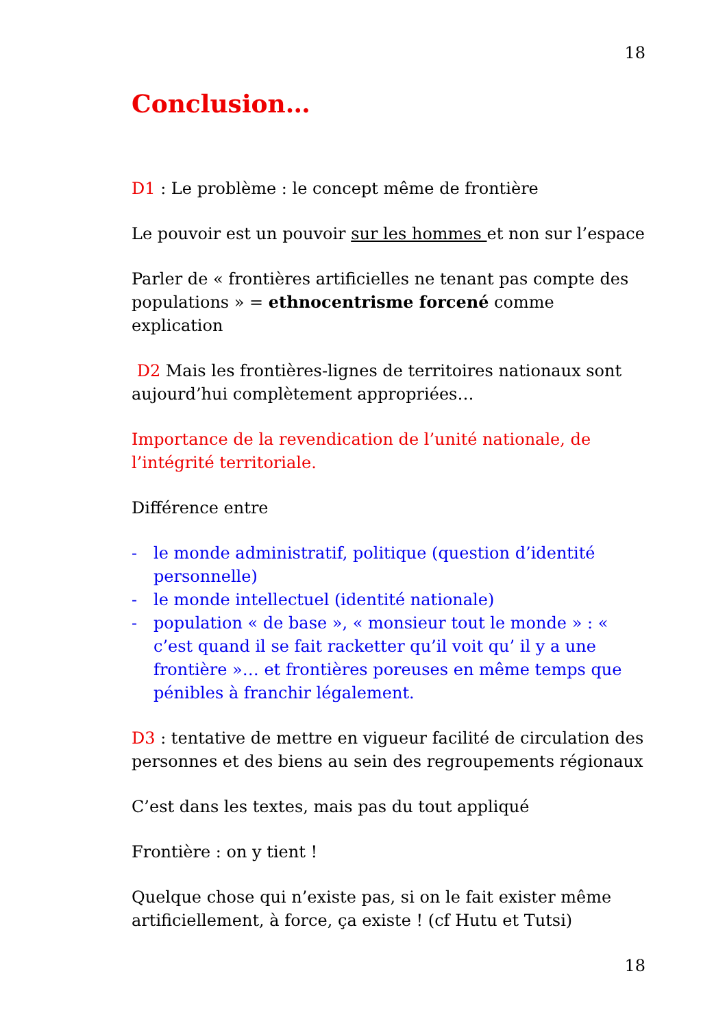18
Conclusion…
D1 : Le problème : le concept même de frontière
Le pouvoir est un pouvoir sur les hommes et non sur l’espace
Parler de « frontières artificielles ne tenant pas compte des populations » = ethnocentrisme forcené comme explication
D2 Mais les frontières-lignes de territoires nationaux sont aujourd’hui complètement appropriées…
Importance de la revendication de l’unité nationale, de l’intégrité territoriale.
Différence entre
- le monde administratif, politique (question d’identité personnelle)
- le monde intellectuel (identité nationale)
- population « de base », « monsieur tout le monde » : « c’est quand il se fait racketter qu’il voit qu’ il y a une frontière »… et frontières poreuses en même temps que pénibles à franchir légalement.
D3 : tentative de mettre en vigueur facilité de circulation des personnes et des biens au sein des regroupements régionaux
C’est dans les textes, mais pas du tout appliqué
Frontière : on y tient !
Quelque chose qui n’existe pas, si on le fait exister même artificiellement, à force, ça existe ! (cf Hutu et Tutsi)
18